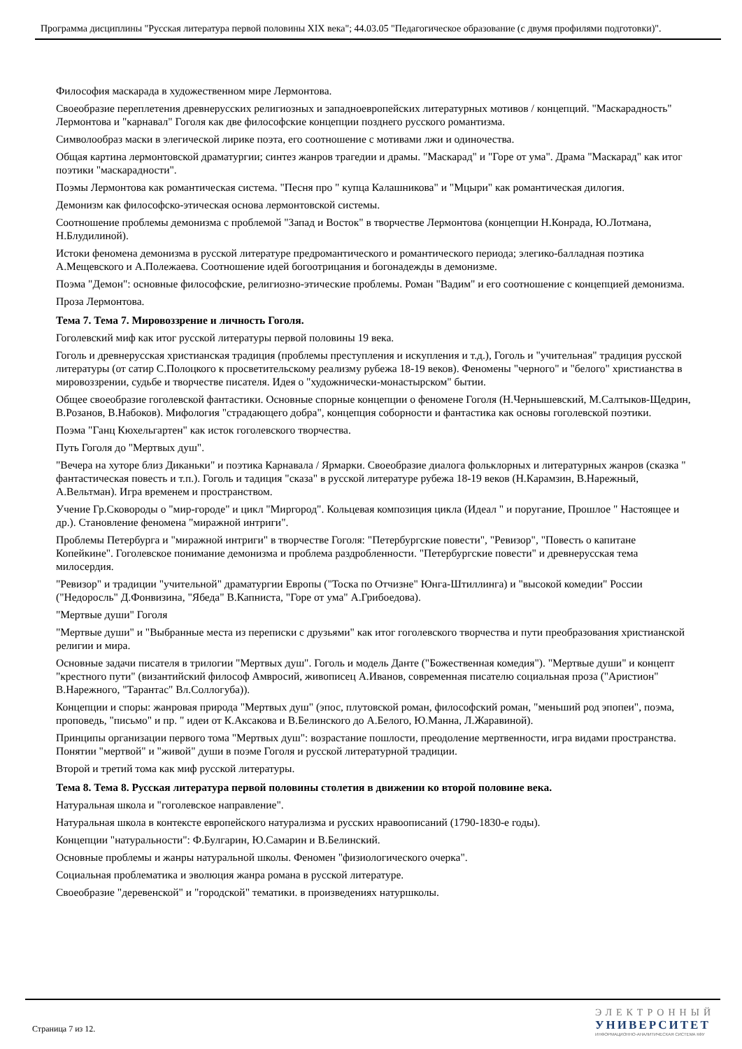Программа дисциплины "Русская литература первой половины XIX века"; 44.03.05 "Педагогическое образование (с двумя профилями подготовки)".
Философия маскарада в художественном мире Лермонтова.
Своеобразие переплетения древнерусских религиозных и западноевропейских литературных мотивов / концепций. "Маскарадность" Лермонтова и "карнавал" Гоголя как две философские концепции позднего русского романтизма.
Символообраз маски в элегической лирике поэта, его соотношение с мотивами лжи и одиночества.
Общая картина лермонтовской драматургии; синтез жанров трагедии и драмы. "Маскарад" и "Горе от ума". Драма "Маскарад" как итог поэтики "маскарадности".
Поэмы Лермонтова как романтическая система. "Песня про " купца Калашникова" и "Мцыри" как романтическая дилогия.
Демонизм как философско-этическая основа лермонтовской системы.
Соотношение проблемы демонизма с проблемой "Запад и Восток" в творчестве Лермонтова (концепции Н.Конрада, Ю.Лотмана, Н.Блудилиной).
Истоки феномена демонизма в русской литературе предромантического и романтического периода; элегико-балладная поэтика А.Мещевского и А.Полежаева. Соотношение идей богоотрицания и богонадежды в демонизме.
Поэма "Демон": основные философские, религиозно-этические проблемы. Роман "Вадим" и его соотношение с концепцией демонизма.
Проза Лермонтова.
Тема 7. Тема 7. Мировоззрение и личность Гоголя.
Гоголевский миф как итог русской литературы первой половины 19 века.
Гоголь и древнерусская христианская традиция (проблемы преступления и искупления и т.д.), Гоголь и "учительная" традиция русской литературы (от сатир С.Полоцкого к просветительскому реализму рубежа 18-19 веков). Феномены "черного" и "белого" христианства в мировоззрении, судьбе и творчестве писателя. Идея о "художнически-монастырском" бытии.
Общее своеобразие гоголевской фантастики. Основные спорные концепции о феномене Гоголя (Н.Чернышевский, М.Салтыков-Щедрин, В.Розанов, В.Набоков). Мифология "страдающего добра", концепция соборности и фантастика как основы гоголевской поэтики.
Поэма "Ганц Кюхельгартен" как исток гоголевского творчества.
Путь Гоголя до "Мертвых душ".
"Вечера на хуторе близ Диканьки" и поэтика Карнавала / Ярмарки. Своеобразие диалога фольклорных и литературных жанров (сказка " фантастическая повесть и т.п.). Гоголь и тадиция "сказа" в русской литературе рубежа 18-19 веков (Н.Карамзин, В.Нарежный, А.Вельтман). Игра временем и пространством.
Учение Гр.Сковороды о "мир-городе" и цикл "Миргород". Кольцевая композиция цикла (Идеал " и поругание, Прошлое " Настоящее и др.). Становление феномена "миражной интриги".
Проблемы Петербурга и "миражной интриги" в творчестве Гоголя: "Петербургские повести", "Ревизор", "Повесть о капитане Копейкине". Гоголевское понимание демонизма и проблема раздробленности. "Петербургские повести" и древнерусская тема милосердия.
"Ревизор" и традиции "учительной" драматургии Европы ("Тоска по Отчизне" Юнга-Штиллинга) и "высокой комедии" России ("Недоросль" Д.Фонвизина, "Ябеда" В.Капниста, "Горе от ума" А.Грибоедова).
"Мертвые души" Гоголя
"Мертвые души" и "Выбранные места из переписки с друзьями" как итог гоголевского творчества и пути преобразования христианской религии и мира.
Основные задачи писателя в трилогии "Мертвых душ". Гоголь и модель Данте ("Божественная комедия"). "Мертвые души" и концепт "крестного пути" (византийский философ Амвросий, живописец А.Иванов, современная писателю социальная проза ("Аристион" В.Нарежного, "Тарантас" Вл.Соллогуба)).
Концепции и споры: жанровая природа "Мертвых душ" (эпос, плутовской роман, философский роман, "меньший род эпопеи", поэма, проповедь, "письмо" и пр. " идеи от К.Аксакова и В.Белинского до А.Белого, Ю.Манна, Л.Жаравиной).
Принципы организации первого тома "Мертвых душ": возрастание пошлости, преодоление мертвенности, игра видами пространства. Понятии "мертвой" и "живой" души в поэме Гоголя и русской литературной традиции.
Второй и третий тома как миф русской литературы.
Тема 8. Тема 8. Русская литература первой половины столетия в движении ко второй половине века.
Натуральная школа и "гоголевское направление".
Натуральная школа в контексте европейского натурализма и русских нравоописаний (1790-1830-е годы).
Концепции "натуральности": Ф.Булгарин, Ю.Самарин и В.Белинский.
Основные проблемы и жанры натуральной школы. Феномен "физиологического очерка".
Социальная проблематика и эволюция жанра романа в русской литературе.
Своеобразие "деревенской" и "городской" тематики. в произведениях натуршколы.
Страница 7 из 12.
ЭЛЕКТРОННЫЙ
УНИВЕРСИТЕТ
ИНФОРМАЦИОННО-АНАЛИТИЧЕСКАЯ СИСТЕМА КФУ